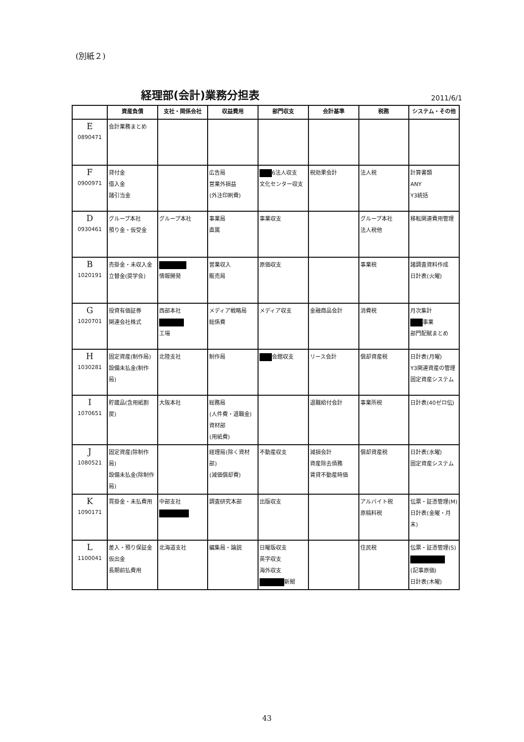(別紙２)
経理部(会計)業務分担表 2011/6/1
| | 資産負債 | 支社・関係会社 | 収益費用 | 部門収支 | 会計基準 | 税務 | システム・その他 |
| --- | --- | --- | --- | --- | --- | --- | --- |
| E 0890471 | 会計業務まとめ | | | | | | |
| F 0900971 | 貸付金 借入金 諸引当金 | | 広告局 営業外損益 (外注印刷費) | 6法人収支 文化センター収支 | 税効果会計 | 法人税 | 計算書類 ANY Y3統括 |
| D 0930461 | グループ本社 預り金・仮受金 | グループ本社 | 事業局 直属 | 事業収支 | | グループ本社 法人税他 | 移転関連費用管理 |
| B 1020191 | 売掛金・未収入金 立替金(奨学会) | 情報開発 | 営業収入 販売局 | 原価収支 | | 事業税 | 諸調査資料作成 日計表(火曜) |
| G 1020701 | 投資有価証券 関連会社株式 | 西部本社 工場 | メディア戦略局 総係費 | メディア収支 | 金融商品会計 | 消費税 | 月次集計 事業 部門配賦まとめ |
| H 1030281 | 固定資産(制作局) 設備未払金(制作局) | 北陸支社 | 制作局 | 会館収支 | リース会計 | 償却資産税 | 日計表(月曜) Y3関連資産の管理 固定資産システム |
| I 1070651 | 貯蔵品(含用紙割戻) | 大阪本社 | 総務局 (人件費・退職金) 資材部 (用紙費) | | 退職給付会計 | 事業所税 | 日計表(40ゼロ伝) |
| J 1080521 | 固定資産(除制作局) 設備未払金(除制作局) | | 経理局(除く資材部) (減価償却費) | 不動産収支 | 減損会計 資産除去債務 賃貸不動産時価 | 償却資産税 | 日計表(水曜) 固定資産システム |
| K 1090171 | 買掛金・未払費用 | 中部支社 | 調査研究本部 | 出版収支 | | アルバイト税 原稿料税 | 伝票・証憑管理(M) 日計表(金曜・月末) |
| L 1100041 | 差入・預り保証金 仮出金 長期前払費用 | 北海道支社 | 編集局・論説 | 日曜版収支 英字収支 海外収支 新聞 | | 住民税 | 伝票・証憑管理(S) (記事原価) 日計表(木曜) |
43